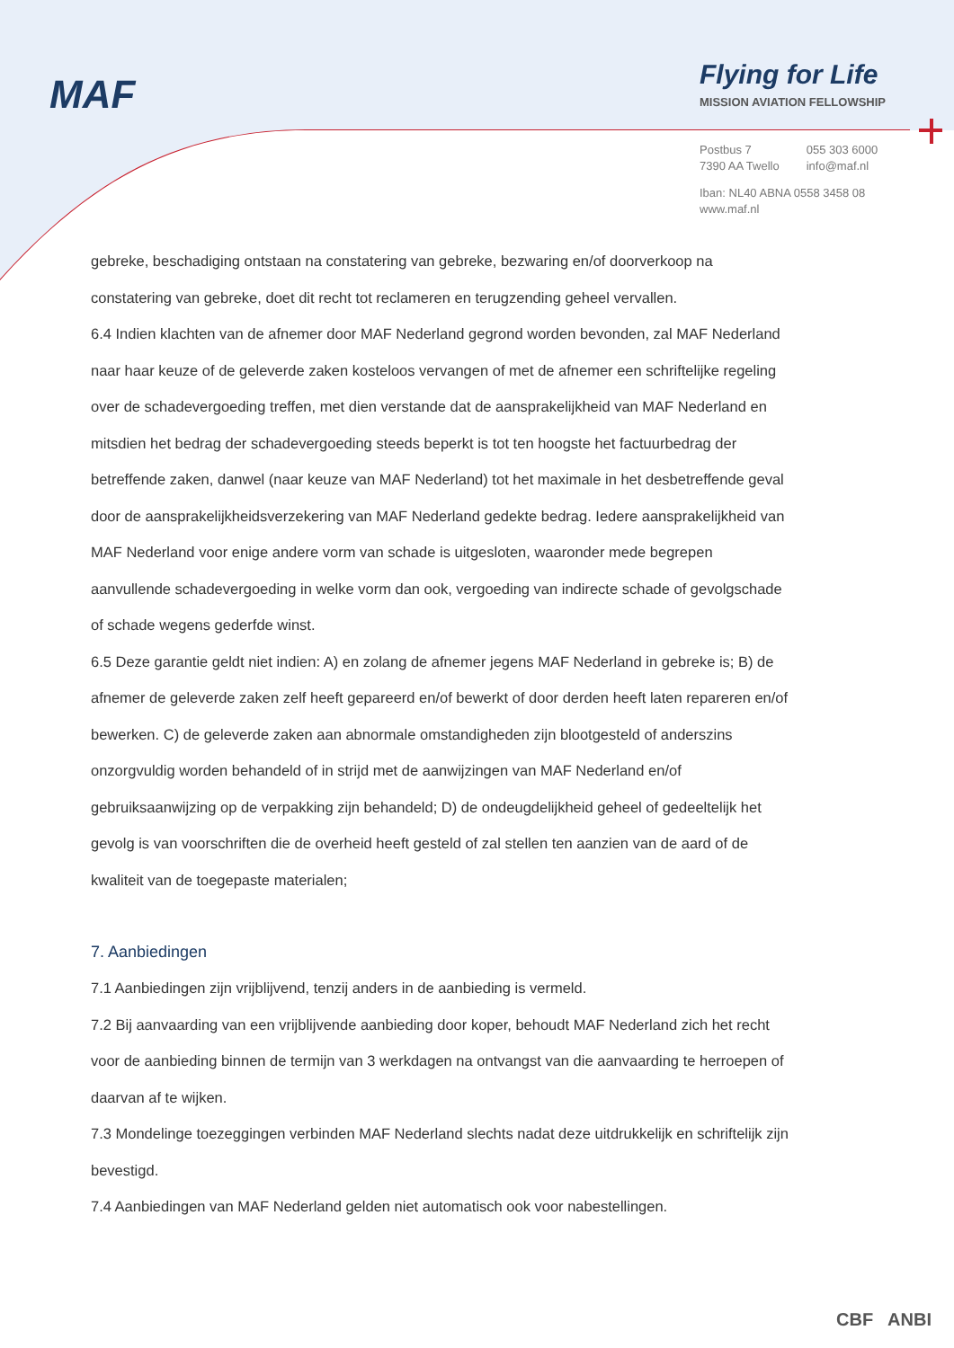MAF
Flying for Life
MISSION AVIATION FELLOWSHIP
| Postbus 7 7390 AA Twello | 055 303 6000 info@maf.nl |
Iban: NL40 ABNA 0558 3458 08
www.maf.nl
gebreke, beschadiging ontstaan na constatering van gebreke, bezwaring en/of doorverkoop na constatering van gebreke, doet dit recht tot reclameren en terugzending geheel vervallen.
6.4 Indien klachten van de afnemer door MAF Nederland gegrond worden bevonden, zal MAF Nederland naar haar keuze of de geleverde zaken kosteloos vervangen of met de afnemer een schriftelijke regeling over de schadevergoeding treffen, met dien verstande dat de aansprakelijkheid van MAF Nederland en mitsdien het bedrag der schadevergoeding steeds beperkt is tot ten hoogste het factuurbedrag der betreffende zaken, danwel (naar keuze van MAF Nederland) tot het maximale in het desbetreffende geval door de aansprakelijkheidsverzekering van MAF Nederland gedekte bedrag. Iedere aansprakelijkheid van MAF Nederland voor enige andere vorm van schade is uitgesloten, waaronder mede begrepen aanvullende schadevergoeding in welke vorm dan ook, vergoeding van indirecte schade of gevolgschade of schade wegens gederfde winst.
6.5 Deze garantie geldt niet indien: A) en zolang de afnemer jegens MAF Nederland in gebreke is; B) de afnemer de geleverde zaken zelf heeft gepareerd en/of bewerkt of door derden heeft laten repareren en/of bewerken. C) de geleverde zaken aan abnormale omstandigheden zijn blootgesteld of anderszins onzorgvuldig worden behandeld of in strijd met de aanwijzingen van MAF Nederland en/of gebruiksaanwijzing op de verpakking zijn behandeld; D) de ondeugdelijkheid geheel of gedeeltelijk het gevolg is van voorschriften die de overheid heeft gesteld of zal stellen ten aanzien van de aard of de kwaliteit van de toegepaste materialen;
7. Aanbiedingen
7.1 Aanbiedingen zijn vrijblijvend, tenzij anders in de aanbieding is vermeld.
7.2 Bij aanvaarding van een vrijblijvende aanbieding door koper, behoudt MAF Nederland zich het recht voor de aanbieding binnen de termijn van 3 werkdagen na ontvangst van die aanvaarding te herroepen of daarvan af te wijken.
7.3 Mondelinge toezeggingen verbinden MAF Nederland slechts nadat deze uitdrukkelijk en schriftelijk zijn bevestigd.
7.4 Aanbiedingen van MAF Nederland gelden niet automatisch ook voor nabestellingen.
CBF ANBI